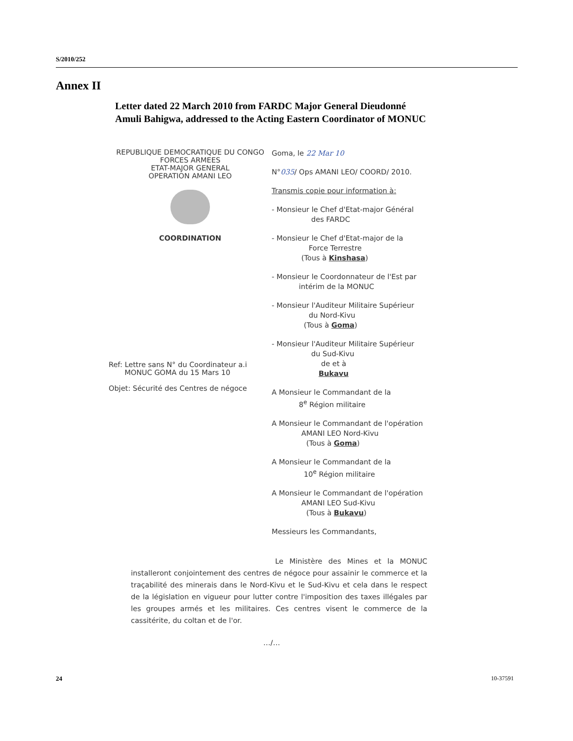S/2010/252
Annex II
Letter dated 22 March 2010 from FARDC Major General Dieudonné Amuli Bahigwa, addressed to the Acting Eastern Coordinator of MONUC
REPUBLIQUE DEMOCRATIQUE DU CONGO
FORCES ARMEES
ETAT-MAJOR GENERAL
OPERATION AMANI LEO
COORDINATION
Ref: Lettre sans N° du Coordinateur a.i
MONUC GOMA du 15 Mars 10
Objet: Sécurité des Centres de négoce
Goma, le 22 Mar 10
N°035/ Ops AMANI LEO/ COORD/ 2010.
Transmis copie pour information à:
- Monsieur le Chef d'Etat-major Général
des FARDC
- Monsieur le Chef d'Etat-major de la
Force Terrestre
(Tous à Kinshasa)
- Monsieur le Coordonnateur de l'Est par
intérim de la MONUC
- Monsieur l'Auditeur Militaire Supérieur
du Nord-Kivu
(Tous à Goma)
- Monsieur l'Auditeur Militaire Supérieur
du Sud-Kivu
de et à
Bukavu
A Monsieur le Commandant de la
8<sup>e</sup> Région militaire
A Monsieur le Commandant de l'opération
AMANI LEO Nord-Kivu
(Tous à Goma)
A Monsieur le Commandant de la
10<sup>e</sup> Région militaire
A Monsieur le Commandant de l'opération
AMANI LEO Sud-Kivu
(Tous à Bukavu)
Messieurs les Commandants,
Le Ministère des Mines et la MONUC installeront conjointement des centres de négoce pour assainir le commerce et la traçabilité des minerais dans le Nord-Kivu et le Sud-Kivu et cela dans le respect de la législation en vigueur pour lutter contre l'imposition des taxes illégales par les groupes armés et les militaires. Ces centres visent le commerce de la cassitérite, du coltan et de l'or.
…/…
24 10-37591